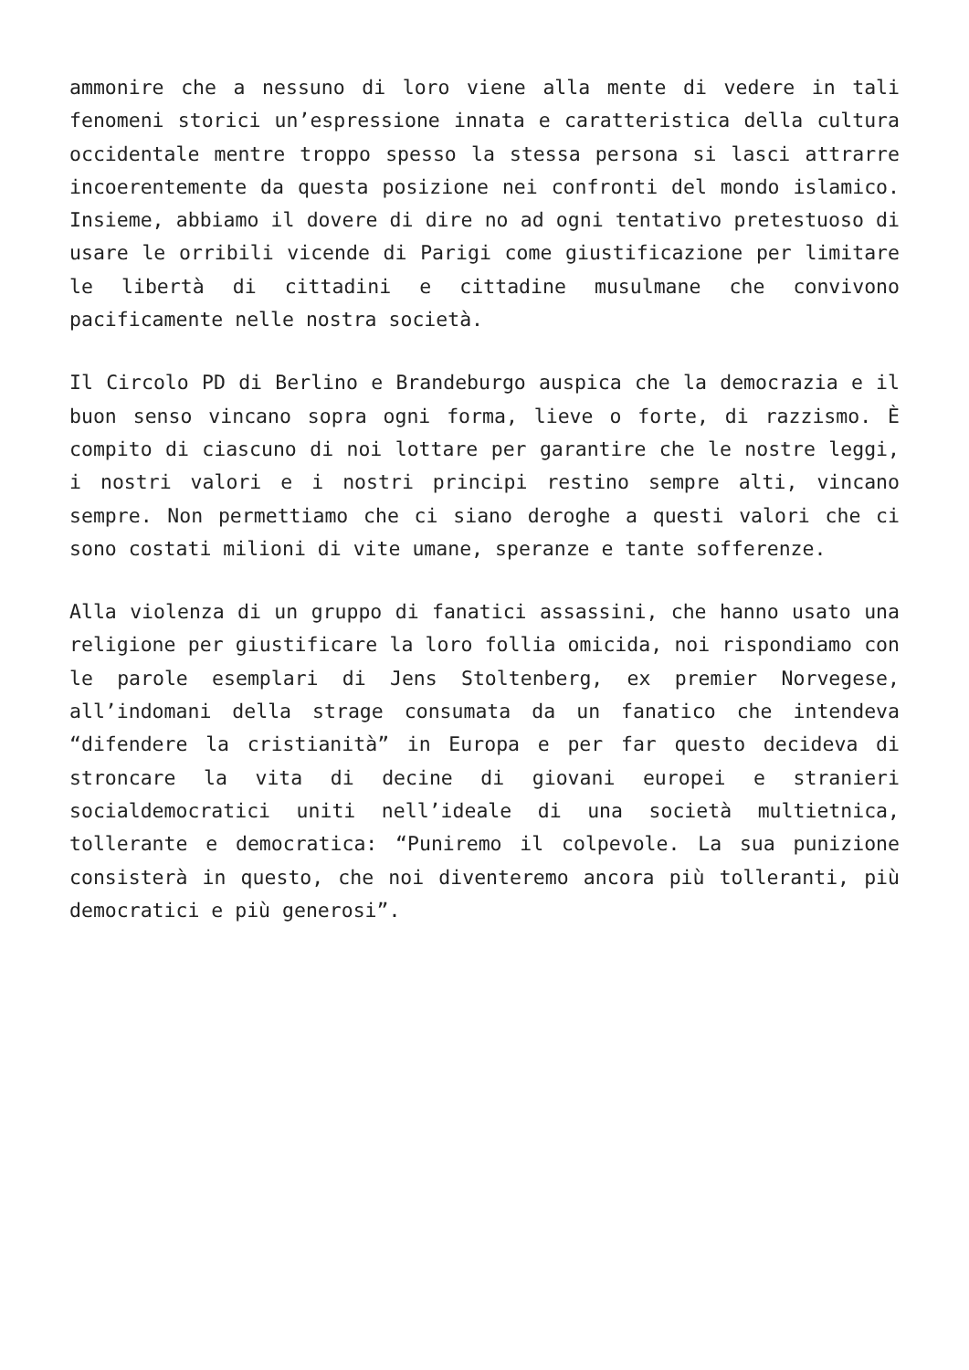ammonire che a nessuno di loro viene alla mente di vedere in tali fenomeni storici un’espressione innata e caratteristica della cultura occidentale mentre troppo spesso la stessa persona si lasci attrarre incoerentemente da questa posizione nei confronti del mondo islamico. Insieme, abbiamo il dovere di dire no ad ogni tentativo pretestuoso di usare le orribili vicende di Parigi come giustificazione per limitare le libertà di cittadini e cittadine musulmane che convivono pacificamente nelle nostra società.
Il Circolo PD di Berlino e Brandeburgo auspica che la democrazia e il buon senso vincano sopra ogni forma, lieve o forte, di razzismo. È compito di ciascuno di noi lottare per garantire che le nostre leggi, i nostri valori e i nostri principi restino sempre alti, vincano sempre. Non permettiamo che ci siano deroghe a questi valori che ci sono costati milioni di vite umane, speranze e tante sofferenze.
Alla violenza di un gruppo di fanatici assassini, che hanno usato una religione per giustificare la loro follia omicida, noi rispondiamo con le parole esemplari di Jens Stoltenberg, ex premier Norvegese, all’indomani della strage consumata da un fanatico che intendeva “difendere la cristianità” in Europa e per far questo decideva di stroncare la vita di decine di giovani europei e stranieri socialdemocratici uniti nell’ideale di una società multietnica, tollerante e democratica: “Puniremo il colpevole. La sua punizione consisterà in questo, che noi diventeremo ancora più tolleranti, più democratici e più generosi”.